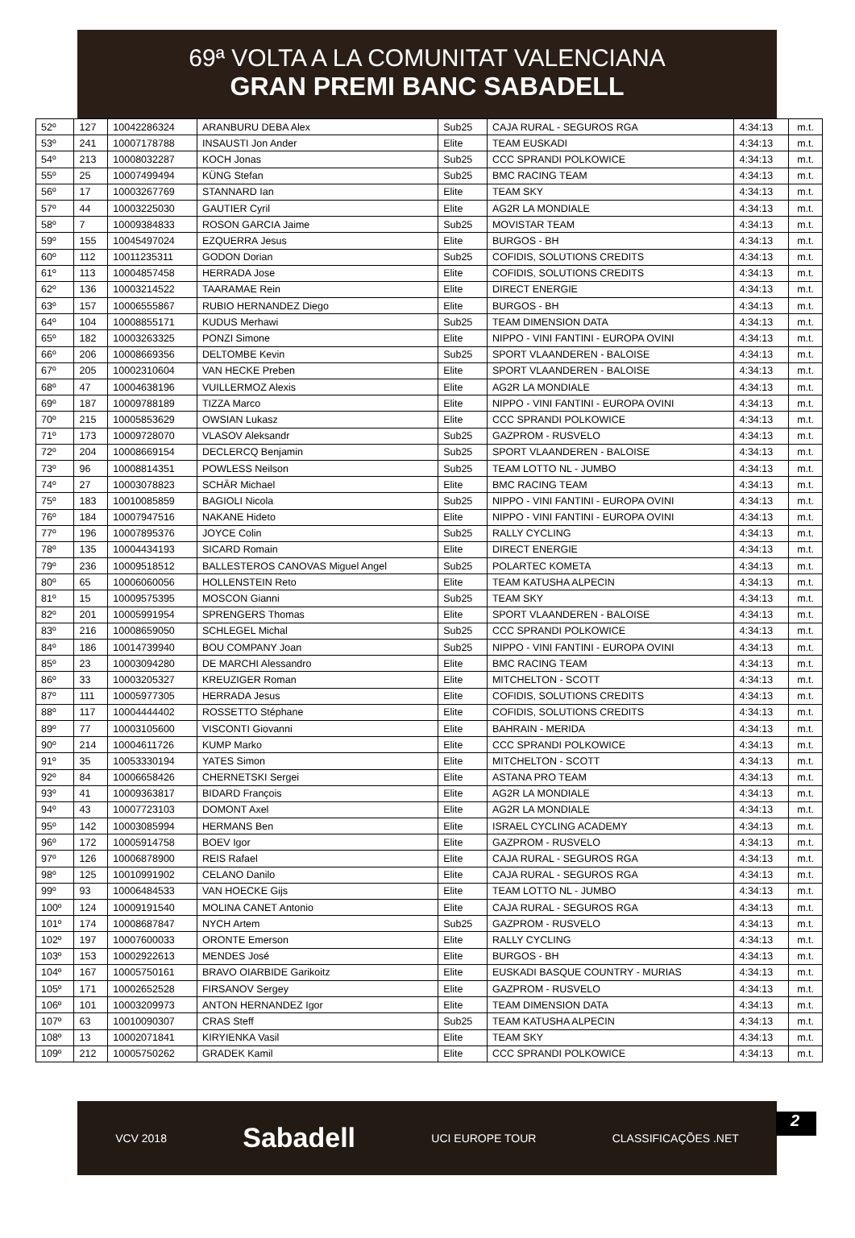69ª VOLTA A LA COMUNITAT VALENCIANA
GRAN PREMI BANC SABADELL
| 52º | 127 | 10042286324 | ARANBURU DEBA Alex | Sub25 | CAJA RURAL - SEGUROS RGA | 4:34:13 | m.t. |
| 53º | 241 | 10007178788 | INSAUSTI Jon Ander | Elite | TEAM EUSKADI | 4:34:13 | m.t. |
| 54º | 213 | 10008032287 | KOCH Jonas | Sub25 | CCC SPRANDI POLKOWICE | 4:34:13 | m.t. |
| 55º | 25 | 10007499494 | KÜNG Stefan | Sub25 | BMC RACING TEAM | 4:34:13 | m.t. |
| 56º | 17 | 10003267769 | STANNARD Ian | Elite | TEAM SKY | 4:34:13 | m.t. |
| 57º | 44 | 10003225030 | GAUTIER Cyril | Elite | AG2R LA MONDIALE | 4:34:13 | m.t. |
| 58º | 7 | 10009384833 | ROSON GARCIA Jaime | Sub25 | MOVISTAR TEAM | 4:34:13 | m.t. |
| 59º | 155 | 10045497024 | EZQUERRA Jesus | Elite | BURGOS - BH | 4:34:13 | m.t. |
| 60º | 112 | 10011235311 | GODON Dorian | Sub25 | COFIDIS, SOLUTIONS CREDITS | 4:34:13 | m.t. |
| 61º | 113 | 10004857458 | HERRADA Jose | Elite | COFIDIS, SOLUTIONS CREDITS | 4:34:13 | m.t. |
| 62º | 136 | 10003214522 | TAARAMAE Rein | Elite | DIRECT ENERGIE | 4:34:13 | m.t. |
| 63º | 157 | 10006555867 | RUBIO HERNANDEZ Diego | Elite | BURGOS - BH | 4:34:13 | m.t. |
| 64º | 104 | 10008855171 | KUDUS Merhawi | Sub25 | TEAM DIMENSION DATA | 4:34:13 | m.t. |
| 65º | 182 | 10003263325 | PONZI Simone | Elite | NIPPO - VINI FANTINI - EUROPA OVINI | 4:34:13 | m.t. |
| 66º | 206 | 10008669356 | DELTOMBE Kevin | Sub25 | SPORT VLAANDEREN - BALOISE | 4:34:13 | m.t. |
| 67º | 205 | 10002310604 | VAN HECKE Preben | Elite | SPORT VLAANDEREN - BALOISE | 4:34:13 | m.t. |
| 68º | 47 | 10004638196 | VUILLERMOZ Alexis | Elite | AG2R LA MONDIALE | 4:34:13 | m.t. |
| 69º | 187 | 10009788189 | TIZZA Marco | Elite | NIPPO - VINI FANTINI - EUROPA OVINI | 4:34:13 | m.t. |
| 70º | 215 | 10005853629 | OWSIAN Lukasz | Elite | CCC SPRANDI POLKOWICE | 4:34:13 | m.t. |
| 71º | 173 | 10009728070 | VLASOV Aleksandr | Sub25 | GAZPROM - RUSVELO | 4:34:13 | m.t. |
| 72º | 204 | 10008669154 | DECLERCQ Benjamin | Sub25 | SPORT VLAANDEREN - BALOISE | 4:34:13 | m.t. |
| 73º | 96 | 10008814351 | POWLESS Neilson | Sub25 | TEAM LOTTO NL - JUMBO | 4:34:13 | m.t. |
| 74º | 27 | 10003078823 | SCHÄR Michael | Elite | BMC RACING TEAM | 4:34:13 | m.t. |
| 75º | 183 | 10010085859 | BAGIOLI Nicola | Sub25 | NIPPO - VINI FANTINI - EUROPA OVINI | 4:34:13 | m.t. |
| 76º | 184 | 10007947516 | NAKANE Hideto | Elite | NIPPO - VINI FANTINI - EUROPA OVINI | 4:34:13 | m.t. |
| 77º | 196 | 10007895376 | JOYCE Colin | Sub25 | RALLY CYCLING | 4:34:13 | m.t. |
| 78º | 135 | 10004434193 | SICARD Romain | Elite | DIRECT ENERGIE | 4:34:13 | m.t. |
| 79º | 236 | 10009518512 | BALLESTEROS CANOVAS Miguel Angel | Sub25 | POLARTEC KOMETA | 4:34:13 | m.t. |
| 80º | 65 | 10006060056 | HOLLENSTEIN Reto | Elite | TEAM KATUSHA ALPECIN | 4:34:13 | m.t. |
| 81º | 15 | 10009575395 | MOSCON Gianni | Sub25 | TEAM SKY | 4:34:13 | m.t. |
| 82º | 201 | 10005991954 | SPRENGERS Thomas | Elite | SPORT VLAANDEREN - BALOISE | 4:34:13 | m.t. |
| 83º | 216 | 10008659050 | SCHLEGEL Michal | Sub25 | CCC SPRANDI POLKOWICE | 4:34:13 | m.t. |
| 84º | 186 | 10014739940 | BOU COMPANY Joan | Sub25 | NIPPO - VINI FANTINI - EUROPA OVINI | 4:34:13 | m.t. |
| 85º | 23 | 10003094280 | DE MARCHI Alessandro | Elite | BMC RACING TEAM | 4:34:13 | m.t. |
| 86º | 33 | 10003205327 | KREUZIGER Roman | Elite | MITCHELTON - SCOTT | 4:34:13 | m.t. |
| 87º | 111 | 10005977305 | HERRADA Jesus | Elite | COFIDIS, SOLUTIONS CREDITS | 4:34:13 | m.t. |
| 88º | 117 | 10004444402 | ROSSETTO Stéphane | Elite | COFIDIS, SOLUTIONS CREDITS | 4:34:13 | m.t. |
| 89º | 77 | 10003105600 | VISCONTI Giovanni | Elite | BAHRAIN - MERIDA | 4:34:13 | m.t. |
| 90º | 214 | 10004611726 | KUMP Marko | Elite | CCC SPRANDI POLKOWICE | 4:34:13 | m.t. |
| 91º | 35 | 10053330194 | YATES Simon | Elite | MITCHELTON - SCOTT | 4:34:13 | m.t. |
| 92º | 84 | 10006658426 | CHERNETSKI Sergei | Elite | ASTANA PRO TEAM | 4:34:13 | m.t. |
| 93º | 41 | 10009363817 | BIDARD François | Elite | AG2R LA MONDIALE | 4:34:13 | m.t. |
| 94º | 43 | 10007723103 | DOMONT Axel | Elite | AG2R LA MONDIALE | 4:34:13 | m.t. |
| 95º | 142 | 10003085994 | HERMANS Ben | Elite | ISRAEL CYCLING ACADEMY | 4:34:13 | m.t. |
| 96º | 172 | 10005914758 | BOEV Igor | Elite | GAZPROM - RUSVELO | 4:34:13 | m.t. |
| 97º | 126 | 10006878900 | REIS Rafael | Elite | CAJA RURAL - SEGUROS RGA | 4:34:13 | m.t. |
| 98º | 125 | 10010991902 | CELANO Danilo | Elite | CAJA RURAL - SEGUROS RGA | 4:34:13 | m.t. |
| 99º | 93 | 10006484533 | VAN HOECKE Gijs | Elite | TEAM LOTTO NL - JUMBO | 4:34:13 | m.t. |
| 100º | 124 | 10009191540 | MOLINA CANET Antonio | Elite | CAJA RURAL - SEGUROS RGA | 4:34:13 | m.t. |
| 101º | 174 | 10008687847 | NYCH Artem | Sub25 | GAZPROM - RUSVELO | 4:34:13 | m.t. |
| 102º | 197 | 10007600033 | ORONTE Emerson | Elite | RALLY CYCLING | 4:34:13 | m.t. |
| 103º | 153 | 10002922613 | MENDES José | Elite | BURGOS - BH | 4:34:13 | m.t. |
| 104º | 167 | 10005750161 | BRAVO OIARBIDE Garikoitz | Elite | EUSKADI BASQUE COUNTRY - MURIAS | 4:34:13 | m.t. |
| 105º | 171 | 10002652528 | FIRSANOV Sergey | Elite | GAZPROM - RUSVELO | 4:34:13 | m.t. |
| 106º | 101 | 10003209973 | ANTON HERNANDEZ Igor | Elite | TEAM DIMENSION DATA | 4:34:13 | m.t. |
| 107º | 63 | 10010090307 | CRAS Steff | Sub25 | TEAM KATUSHA ALPECIN | 4:34:13 | m.t. |
| 108º | 13 | 10002071841 | KIRYIENKA Vasil | Elite | TEAM SKY | 4:34:13 | m.t. |
| 109º | 212 | 10005750262 | GRADEK Kamil | Elite | CCC SPRANDI POLKOWICE | 4:34:13 | m.t. |
VCV 2018 Sabadell UCI EUROPE TOUR CLASSIFICAÇÕES .NET
2